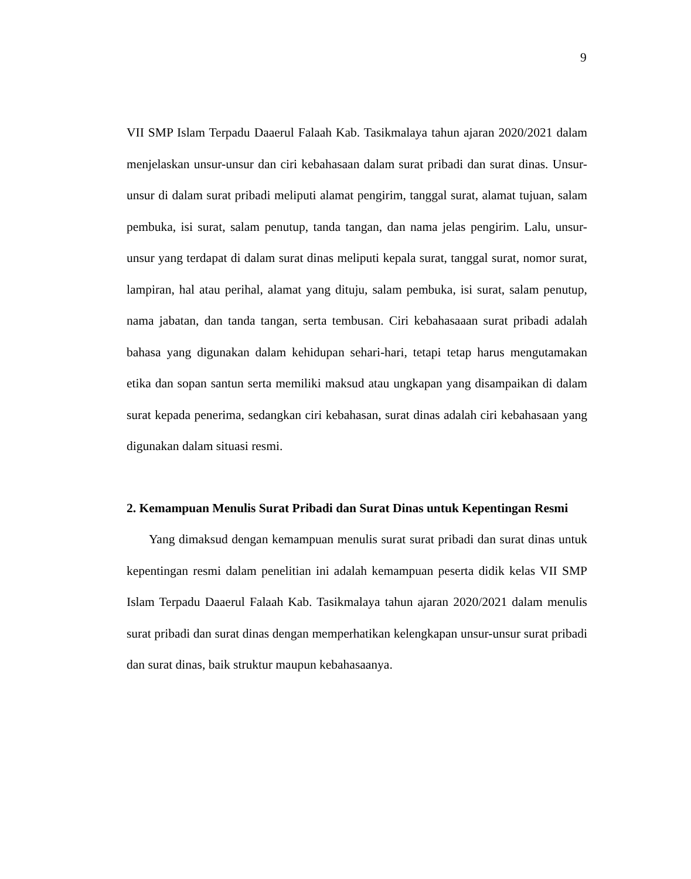9
VII SMP Islam Terpadu Daaerul Falaah Kab. Tasikmalaya tahun ajaran 2020/2021 dalam menjelaskan unsur-unsur dan ciri kebahasaan dalam surat pribadi dan surat dinas. Unsur-unsur di dalam surat pribadi meliputi alamat pengirim, tanggal surat, alamat tujuan, salam pembuka, isi surat, salam penutup, tanda tangan, dan nama jelas pengirim. Lalu, unsur-unsur yang terdapat di dalam surat dinas meliputi kepala surat, tanggal surat, nomor surat, lampiran, hal atau perihal, alamat yang dituju, salam pembuka, isi surat, salam penutup, nama jabatan, dan tanda tangan, serta tembusan. Ciri kebahasaaan surat pribadi adalah bahasa yang digunakan dalam kehidupan sehari-hari, tetapi tetap harus mengutamakan etika dan sopan santun serta memiliki maksud atau ungkapan yang disampaikan di dalam surat kepada penerima, sedangkan ciri kebahasan, surat dinas adalah ciri kebahasaan yang digunakan dalam situasi resmi.
2. Kemampuan Menulis Surat Pribadi dan Surat Dinas untuk Kepentingan Resmi
Yang dimaksud dengan kemampuan menulis surat surat pribadi dan surat dinas untuk kepentingan resmi dalam penelitian ini adalah kemampuan peserta didik kelas VII SMP Islam Terpadu Daaerul Falaah Kab. Tasikmalaya tahun ajaran 2020/2021 dalam menulis surat pribadi dan surat dinas dengan memperhatikan kelengkapan unsur-unsur surat pribadi dan surat dinas, baik struktur maupun kebahasaanya.